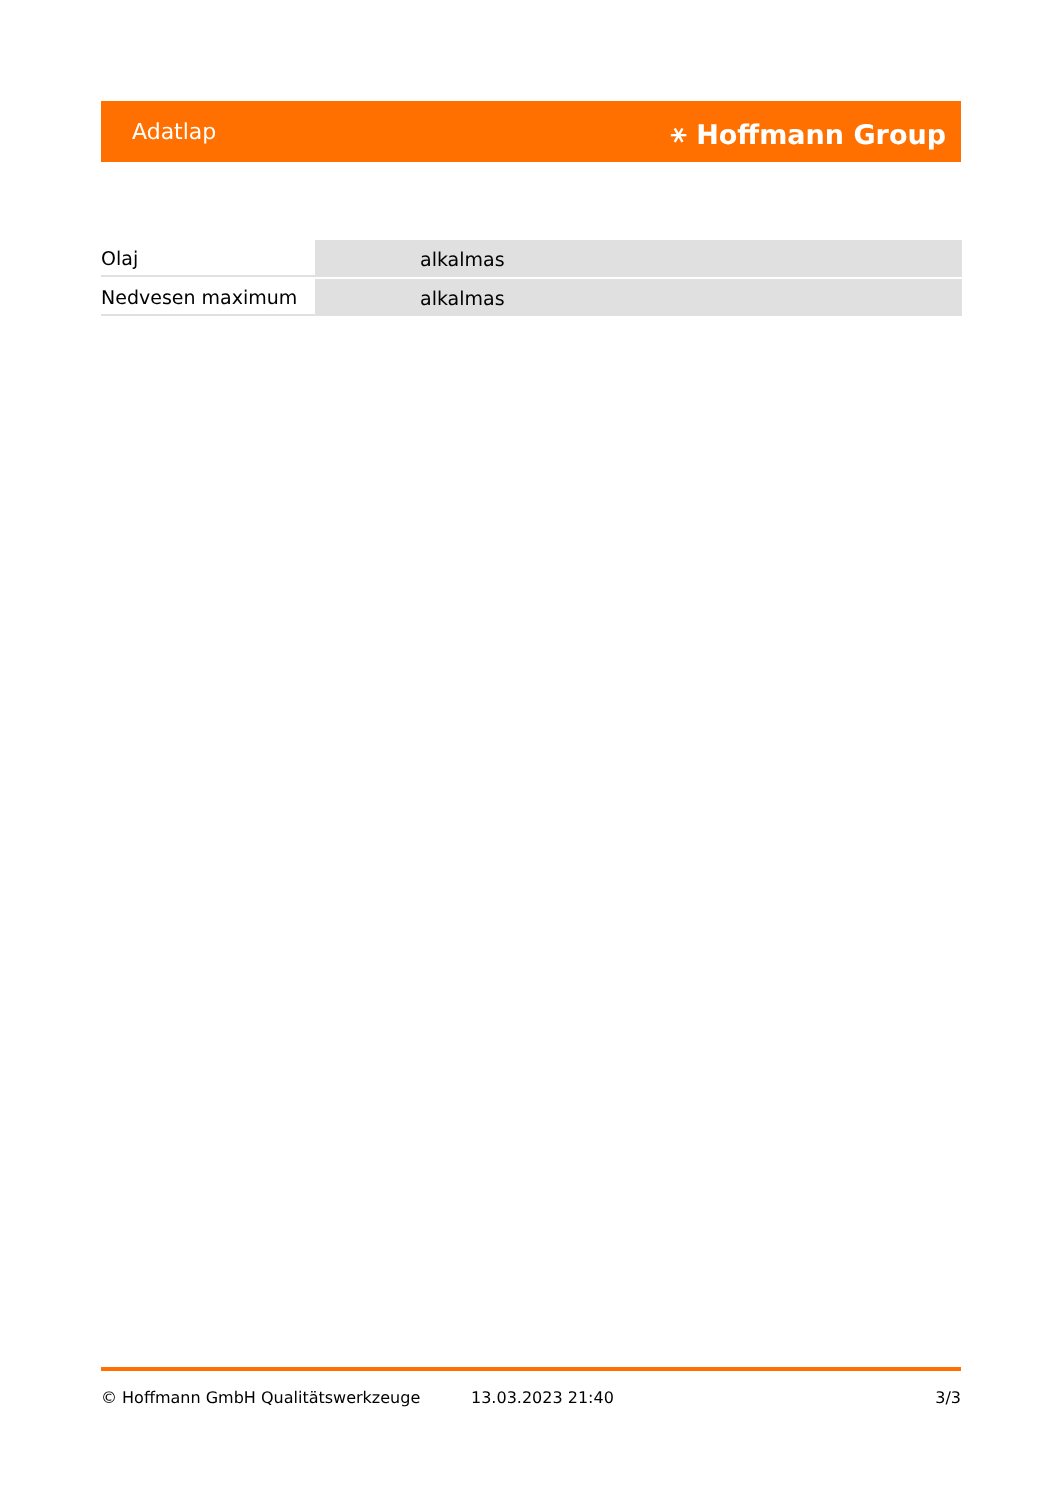Adatlap ⚹ Hoffmann Group
| Olaj | alkalmas |
| Nedvesen maximum | alkalmas |
© Hoffmann GmbH Qualitätswerkzeuge 13.03.2023 21:40 3/3